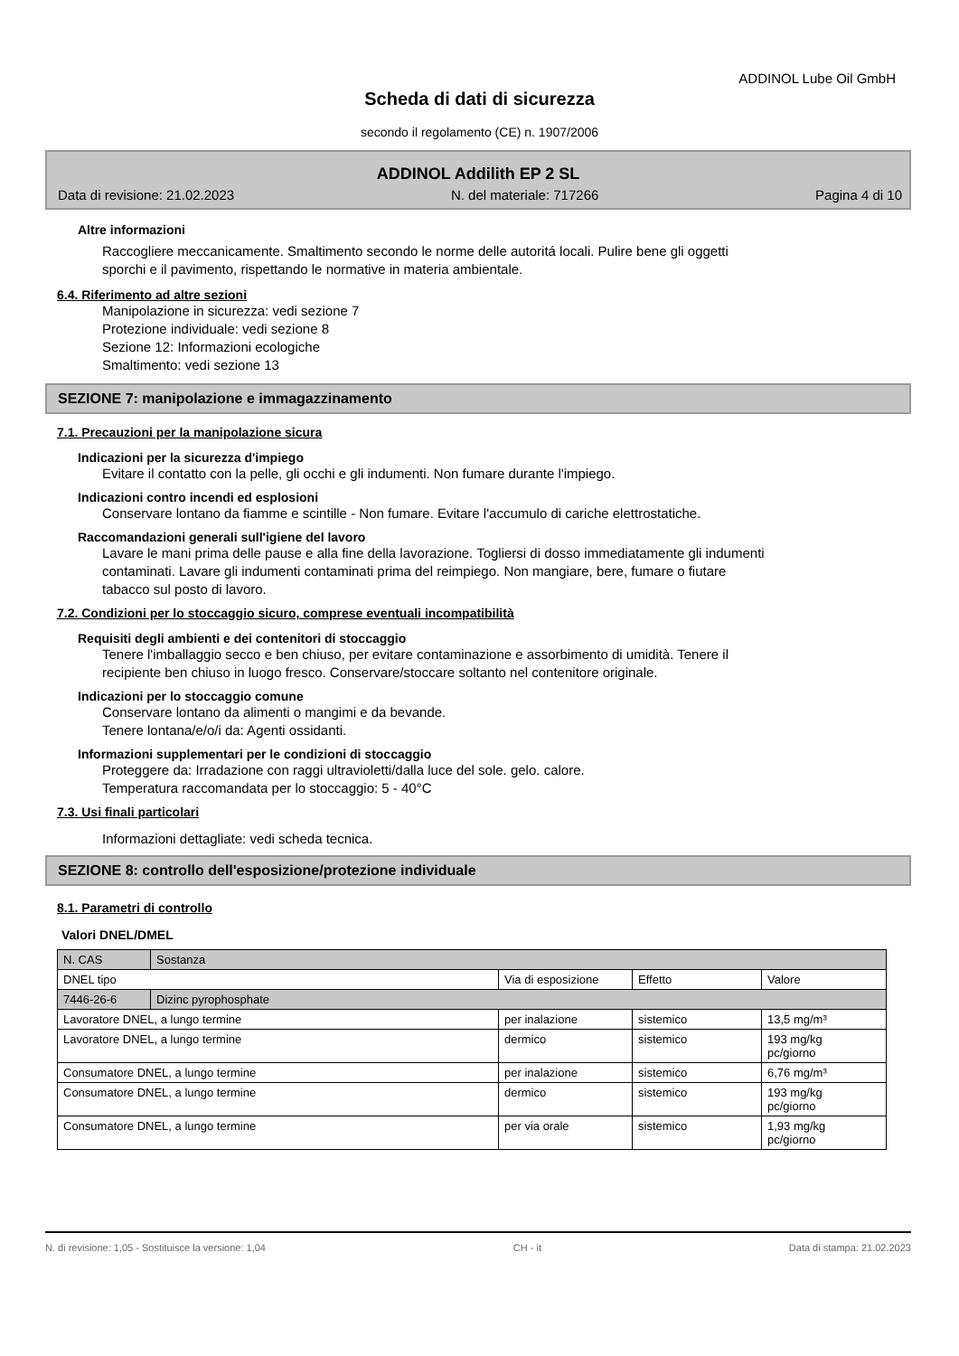ADDINOL Lube Oil GmbH
Scheda di dati di sicurezza
secondo il regolamento (CE) n. 1907/2006
ADDINOL Addilith EP 2 SL
Data di revisione: 21.02.2023 N. del materiale: 717266 Pagina 4 di 10
Altre informazioni
Raccogliere meccanicamente. Smaltimento secondo le norme delle autoritá locali. Pulire bene gli oggetti
sporchi e il pavimento, rispettando le normative in materia ambientale.
6.4. Riferimento ad altre sezioni
Manipolazione in sicurezza: vedi sezione 7
Protezione individuale: vedi sezione 8
Sezione 12: Informazioni ecologiche
Smaltimento: vedi sezione 13
SEZIONE 7: manipolazione e immagazzinamento
7.1. Precauzioni per la manipolazione sicura
Indicazioni per la sicurezza d'impiego
Evitare il contatto con la pelle, gli occhi e gli indumenti. Non fumare durante l'impiego.
Indicazioni contro incendi ed esplosioni
Conservare lontano da fiamme e scintille - Non fumare. Evitare l'accumulo di cariche elettrostatiche.
Raccomandazioni generali sull'igiene del lavoro
Lavare le mani prima delle pause e alla fine della lavorazione. Togliersi di dosso immediatamente gli indumenti
contaminati. Lavare gli indumenti contaminati prima del reimpiego. Non mangiare, bere, fumare o fiutare
tabacco sul posto di lavoro.
7.2. Condizioni per lo stoccaggio sicuro, comprese eventuali incompatibilità
Requisiti degli ambienti e dei contenitori di stoccaggio
Tenere l'imballaggio secco e ben chiuso, per evitare contaminazione e assorbimento di umidità. Tenere il
recipiente ben chiuso in luogo fresco. Conservare/stoccare soltanto nel contenitore originale.
Indicazioni per lo stoccaggio comune
Conservare lontano da alimenti o mangimi e da bevande.
Tenere lontana/e/o/i da: Agenti ossidanti.
Informazioni supplementari per le condizioni di stoccaggio
Proteggere da: Irradazione con raggi ultravioletti/dalla luce del sole. gelo. calore.
Temperatura raccomandata per lo stoccaggio: 5 - 40°C
7.3. Usi finali particolari
Informazioni dettagliate: vedi scheda tecnica.
SEZIONE 8: controllo dell'esposizione/protezione individuale
8.1. Parametri di controllo
Valori DNEL/DMEL
| N. CAS | Sostanza | | | |
| DNEL tipo | | Via di esposizione | Effetto | Valore |
| 7446-26-6 | Dizinc pyrophosphate | | | |
| Lavoratore DNEL, a lungo termine | | per inalazione | sistemico | 13,5 mg/m³ |
| Lavoratore DNEL, a lungo termine | | dermico | sistemico | 193 mg/kg pc/giorno |
| Consumatore DNEL, a lungo termine | | per inalazione | sistemico | 6,76 mg/m³ |
| Consumatore DNEL, a lungo termine | | dermico | sistemico | 193 mg/kg pc/giorno |
| Consumatore DNEL, a lungo termine | | per via orale | sistemico | 1,93 mg/kg pc/giorno |
N. di revisione: 1,05 - Sostituisce la versione: 1,04 CH - it Data di stampa: 21.02.2023